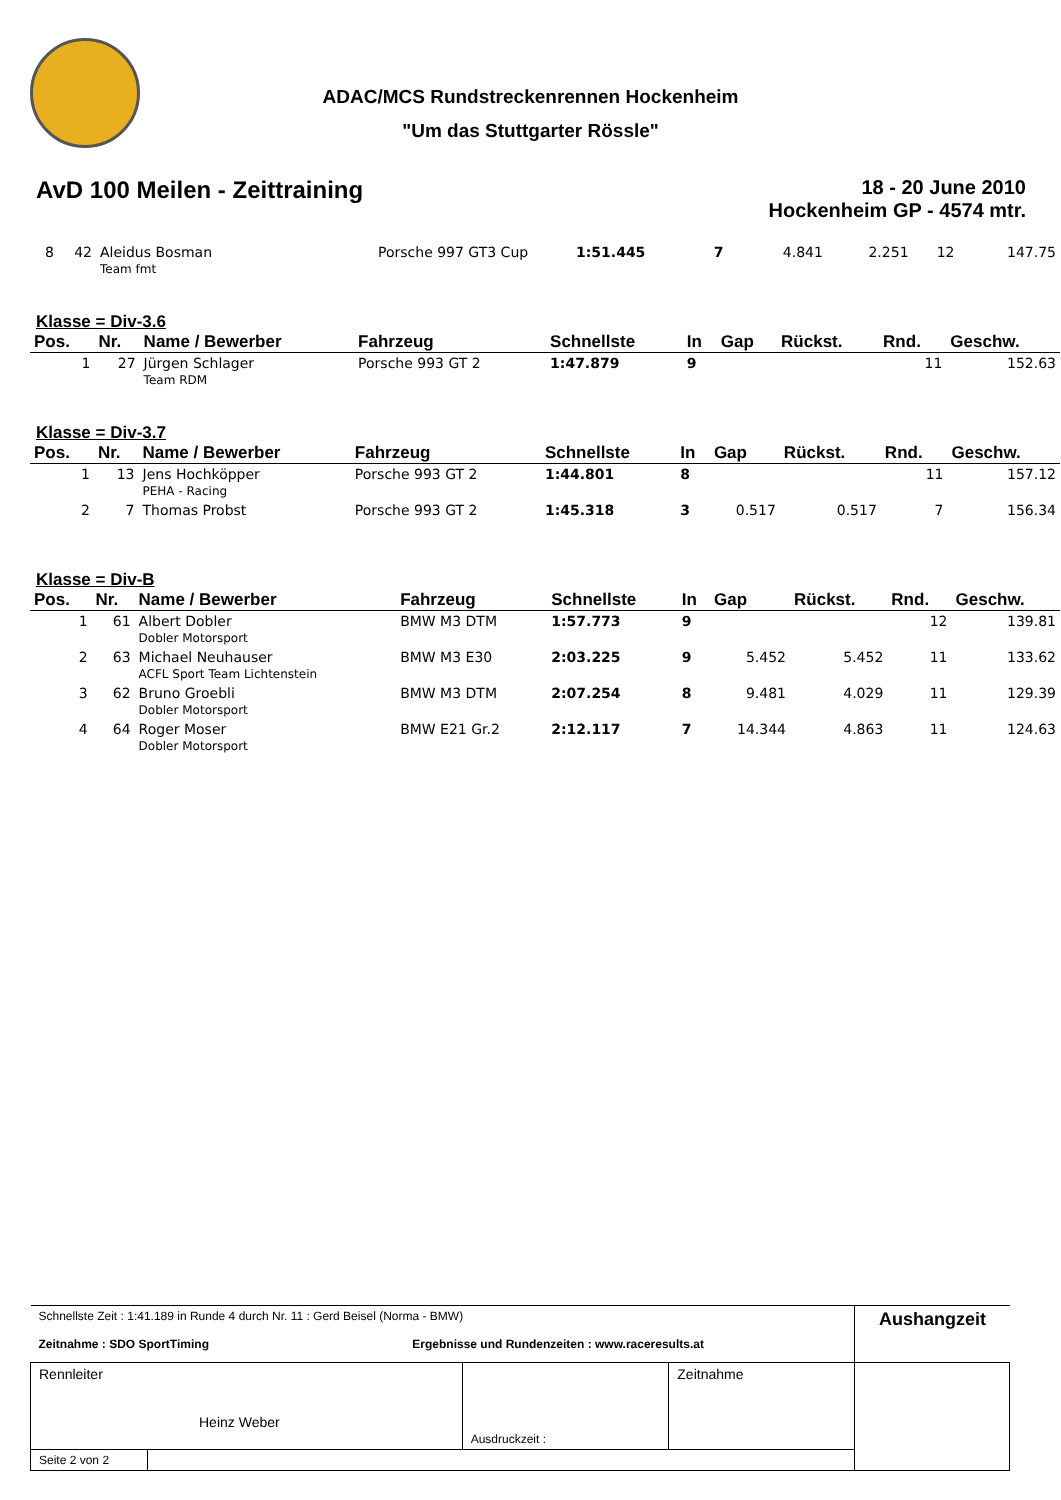ADAC/MCS Rundstreckenrennen Hockenheim
"Um das Stuttgarter Rössle"
AvD 100 Meilen - Zeittraining
18 - 20 June 2010
Hockenheim GP - 4574 mtr.
| 8 | 42 | Aleidus Bosman Team fmt | Porsche 997 GT3 Cup | 1:51.445 | 7 | 4.841 | 2.251 | 12 | 147.75 |
Klasse = Div-3.6
| Pos. | Nr. | Name / Bewerber | Fahrzeug | Schnellste | In | Gap | Rückst. | Rnd. | Geschw. |
| --- | --- | --- | --- | --- | --- | --- | --- | --- | --- |
| 1 | 27 | Jürgen Schlager Team RDM | Porsche 993 GT 2 | 1:47.879 | 9 | | | 11 | 152.63 |
Klasse = Div-3.7
| Pos. | Nr. | Name / Bewerber | Fahrzeug | Schnellste | In | Gap | Rückst. | Rnd. | Geschw. |
| --- | --- | --- | --- | --- | --- | --- | --- | --- | --- |
| 1 | 13 | Jens Hochköpper PEHA - Racing | Porsche 993 GT 2 | 1:44.801 | 8 | | | 11 | 157.12 |
| 2 | 7 | Thomas Probst | Porsche 993 GT 2 | 1:45.318 | 3 | 0.517 | 0.517 | 7 | 156.34 |
Klasse = Div-B
| Pos. | Nr. | Name / Bewerber | Fahrzeug | Schnellste | In | Gap | Rückst. | Rnd. | Geschw. |
| --- | --- | --- | --- | --- | --- | --- | --- | --- | --- |
| 1 | 61 | Albert Dobler Dobler Motorsport | BMW M3 DTM | 1:57.773 | 9 | | | 12 | 139.81 |
| 2 | 63 | Michael Neuhauser ACFL Sport Team Lichtenstein | BMW M3 E30 | 2:03.225 | 9 | 5.452 | 5.452 | 11 | 133.62 |
| 3 | 62 | Bruno Groebli Dobler Motorsport | BMW M3 DTM | 2:07.254 | 8 | 9.481 | 4.029 | 11 | 129.39 |
| 4 | 64 | Roger Moser Dobler Motorsport | BMW E21 Gr.2 | 2:12.117 | 7 | 14.344 | 4.863 | 11 | 124.63 |
| Schnellste Zeit : 1:41.189 in Runde 4 durch Nr. 11 : Gerd Beisel (Norma - BMW) Zeitnahme : SDO SportTiming Ergebnisse und Rundenzeiten : www.raceresults.at | | | | Aushangzeit |
| Rennleiter Heinz Weber | | Ausdruckzeit : | Zeitnahme | |
| Seite 2 von 2 | | | | |